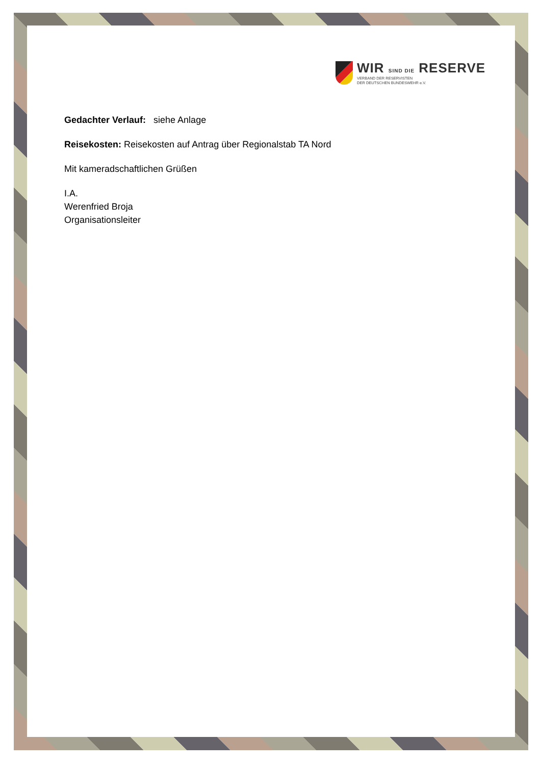WIR SIND DIE RESERVE
VERBAND DER RESERVISTEN
DER DEUTSCHEN BUNDESWEHR e.V.
Gedachter Verlauf: siehe Anlage
Reisekosten: Reisekosten auf Antrag über Regionalstab TA Nord
Mit kameradschaftlichen Grüßen
I.A.
Werenfried Broja
Organisationsleiter